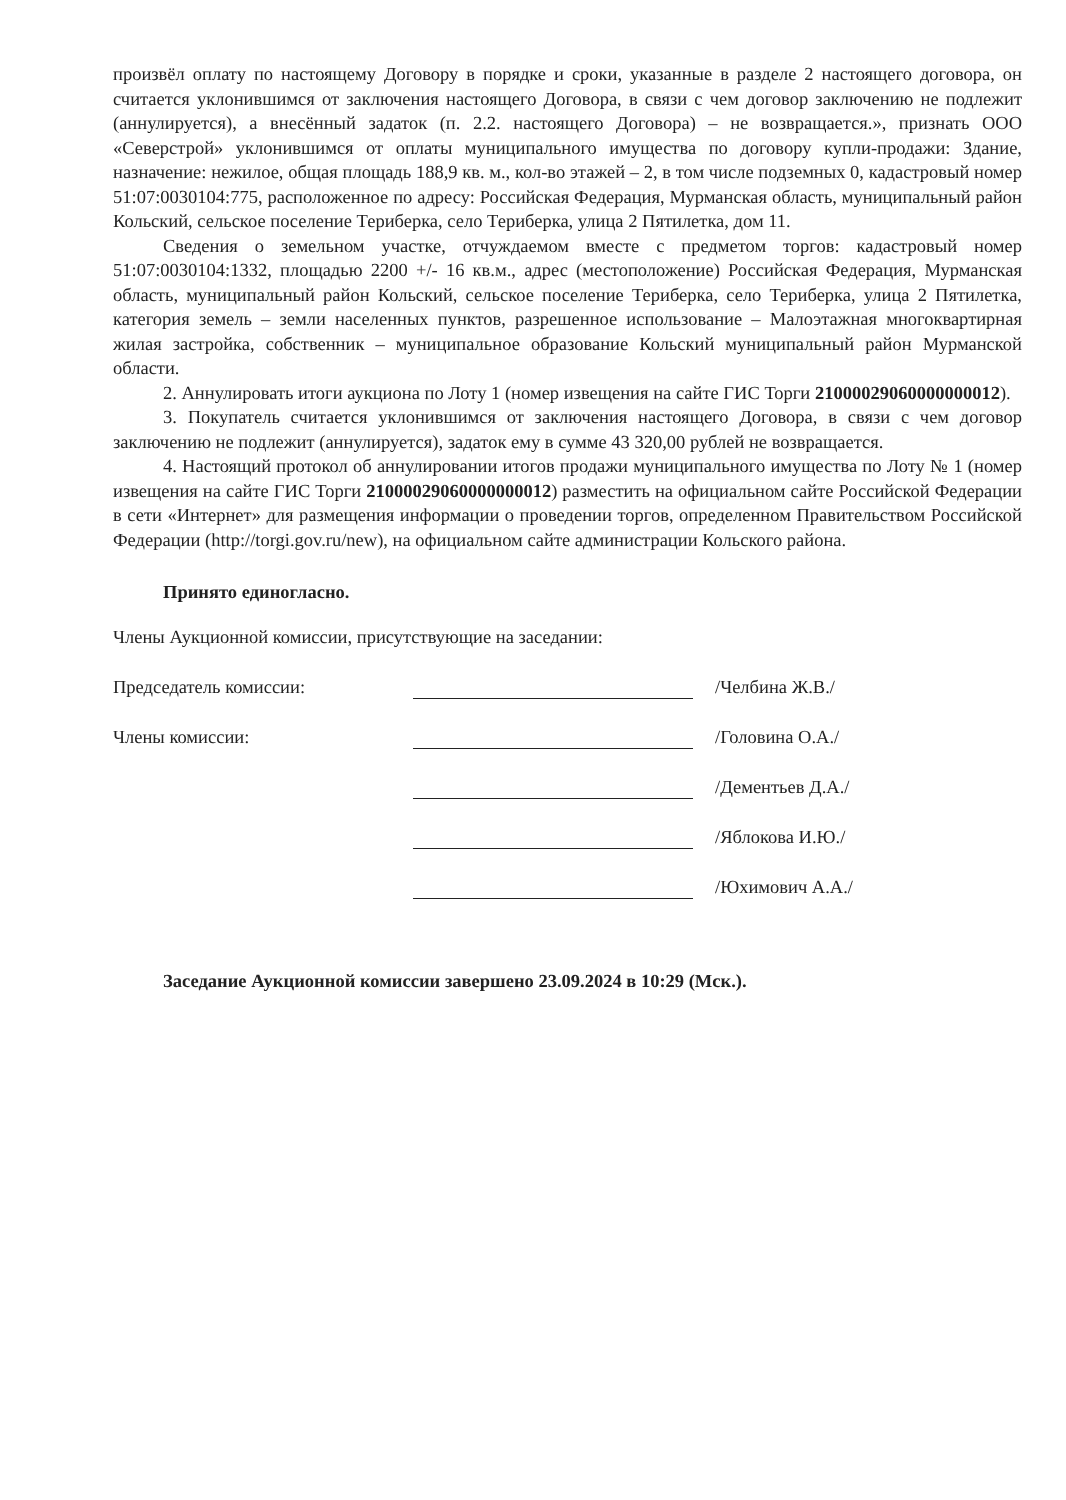произвёл оплату по настоящему Договору в порядке и сроки, указанные в разделе 2 настоящего договора, он считается уклонившимся от заключения настоящего Договора, в связи с чем договор заключению не подлежит (аннулируется), а внесённый задаток (п. 2.2. настоящего Договора) – не возвращается.», признать ООО «Северстрой» уклонившимся от оплаты муниципального имущества по договору купли-продажи: Здание, назначение: нежилое, общая площадь 188,9 кв. м., кол-во этажей – 2, в том числе подземных 0, кадастровый номер 51:07:0030104:775, расположенное по адресу: Российская Федерация, Мурманская область, муниципальный район Кольский, сельское поселение Териберка, село Териберка, улица 2 Пятилетка, дом 11.
Сведения о земельном участке, отчуждаемом вместе с предметом торгов: кадастровый номер 51:07:0030104:1332, площадью 2200 +/- 16 кв.м., адрес (местоположение) Российская Федерация, Мурманская область, муниципальный район Кольский, сельское поселение Териберка, село Териберка, улица 2 Пятилетка, категория земель – земли населенных пунктов, разрешенное использование – Малоэтажная многоквартирная жилая застройка, собственник – муниципальное образование Кольский муниципальный район Мурманской области.
2. Аннулировать итоги аукциона по Лоту 1 (номер извещения на сайте ГИС Торги 21000029060000000012).
3. Покупатель считается уклонившимся от заключения настоящего Договора, в связи с чем договор заключению не подлежит (аннулируется), задаток ему в сумме 43 320,00 рублей не возвращается.
4. Настоящий протокол об аннулировании итогов продажи муниципального имущества по Лоту № 1 (номер извещения на сайте ГИС Торги 21000029060000000012) разместить на официальном сайте Российской Федерации в сети «Интернет» для размещения информации о проведении торгов, определенном Правительством Российской Федерации (http://torgi.gov.ru/new), на официальном сайте администрации Кольского района.
Принято единогласно.
Члены Аукционной комиссии, присутствующие на заседании:
Председатель комиссии: /Челбина Ж.В./
Члены комиссии: /Головина О.А./
/Дементьев Д.А./
/Яблокова И.Ю./
/Юхимович А.А./
Заседание Аукционной комиссии завершено 23.09.2024 в 10:29 (Мск.).